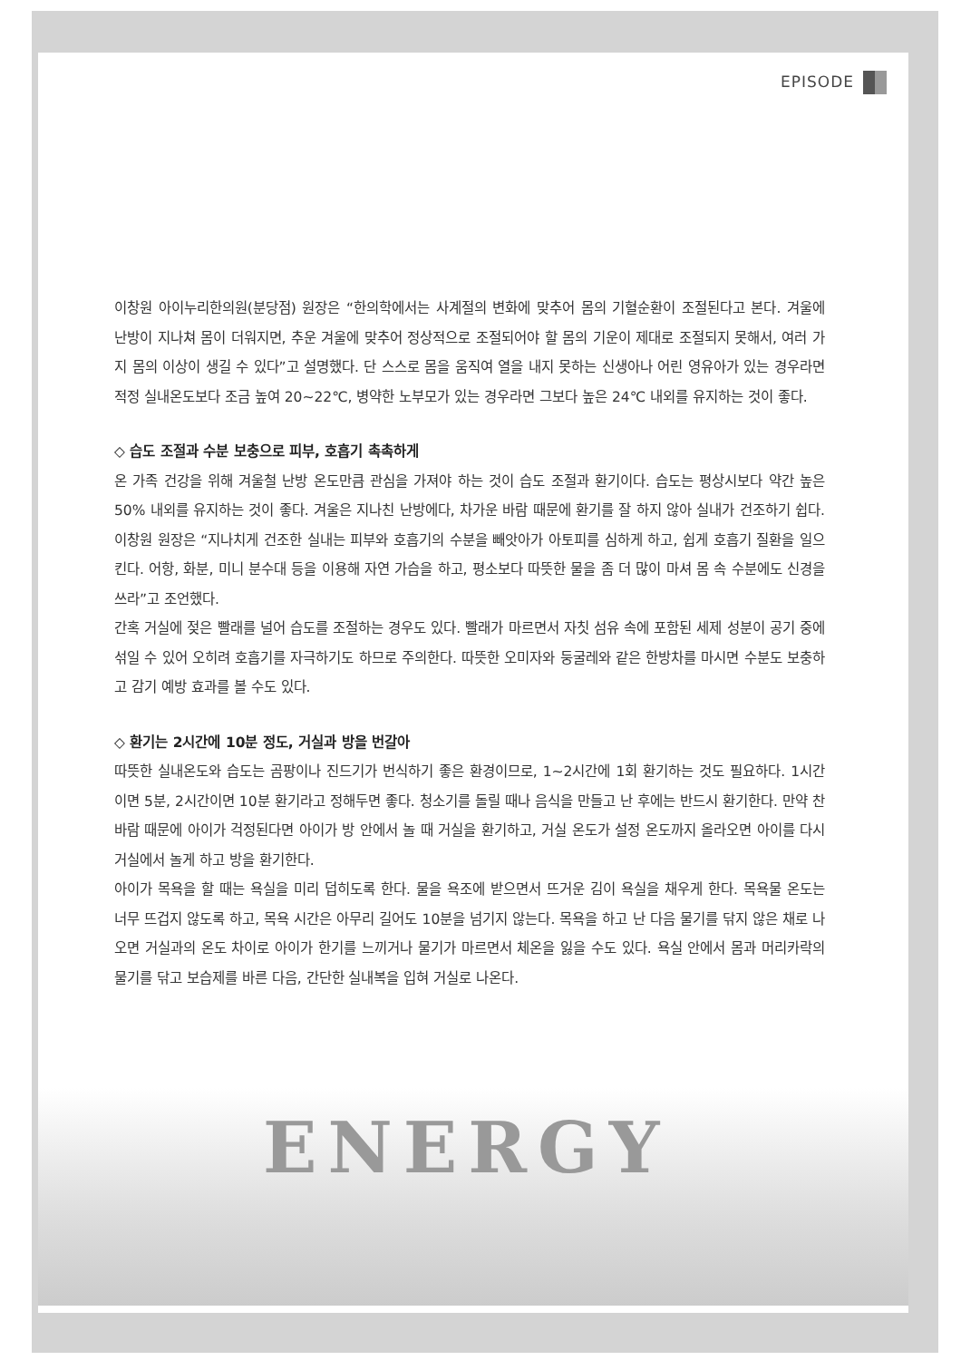ENERGY
EPISODE
이창원 아이누리한의원(분당점) 원장은 “한의학에서는 사계절의 변화에 맞추어 몸의 기혈순환이 조절된다고 본다. 겨울에 난방이 지나쳐 몸이 더워지면, 추운 겨울에 맞추어 정상적으로 조절되어야 할 몸의 기운이 제대로 조절되지 못해서, 여러 가지 몸의 이상이 생길 수 있다”고 설명했다. 단 스스로 몸을 움직여 열을 내지 못하는 신생아나 어린 영유아가 있는 경우라면 적정 실내온도보다 조금 높여 20~22℃, 병약한 노부모가 있는 경우라면 그보다 높은 24℃ 내외를 유지하는 것이 좋다.
◇ 습도 조절과 수분 보충으로 피부, 호흡기 촉촉하게
온 가족 건강을 위해 겨울철 난방 온도만큼 관심을 가져야 하는 것이 습도 조절과 환기이다. 습도는 평상시보다 약간 높은 50% 내외를 유지하는 것이 좋다. 겨울은 지나친 난방에다, 차가운 바람 때문에 환기를 잘 하지 않아 실내가 건조하기 쉽다. 이창원 원장은 “지나치게 건조한 실내는 피부와 호흡기의 수분을 빼앗아가 아토피를 심하게 하고, 쉽게 호흡기 질환을 일으킨다. 어항, 화분, 미니 분수대 등을 이용해 자연 가습을 하고, 평소보다 따뜻한 물을 좀 더 많이 마셔 몸 속 수분에도 신경을 쓰라”고 조언했다.
간혹 거실에 젖은 빨래를 널어 습도를 조절하는 경우도 있다. 빨래가 마르면서 자칫 섬유 속에 포함된 세제 성분이 공기 중에 섞일 수 있어 오히려 호흡기를 자극하기도 하므로 주의한다. 따뜻한 오미자와 둥굴레와 같은 한방차를 마시면 수분도 보충하고 감기 예방 효과를 볼 수도 있다.
◇ 환기는 2시간에 10분 정도, 거실과 방을 번갈아
따뜻한 실내온도와 습도는 곰팡이나 진드기가 번식하기 좋은 환경이므로, 1~2시간에 1회 환기하는 것도 필요하다. 1시간이면 5분, 2시간이면 10분 환기라고 정해두면 좋다. 청소기를 돌릴 때나 음식을 만들고 난 후에는 반드시 환기한다. 만약 찬바람 때문에 아이가 걱정된다면 아이가 방 안에서 놀 때 거실을 환기하고, 거실 온도가 설정 온도까지 올라오면 아이를 다시 거실에서 놀게 하고 방을 환기한다.
아이가 목욕을 할 때는 욕실을 미리 덥히도록 한다. 물을 욕조에 받으면서 뜨거운 김이 욕실을 채우게 한다. 목욕물 온도는 너무 뜨겁지 않도록 하고, 목욕 시간은 아무리 길어도 10분을 넘기지 않는다. 목욕을 하고 난 다음 물기를 닦지 않은 채로 나오면 거실과의 온도 차이로 아이가 한기를 느끼거나 물기가 마르면서 체온을 잃을 수도 있다. 욕실 안에서 몸과 머리카락의 물기를 닦고 보습제를 바른 다음, 간단한 실내복을 입혀 거실로 나온다.